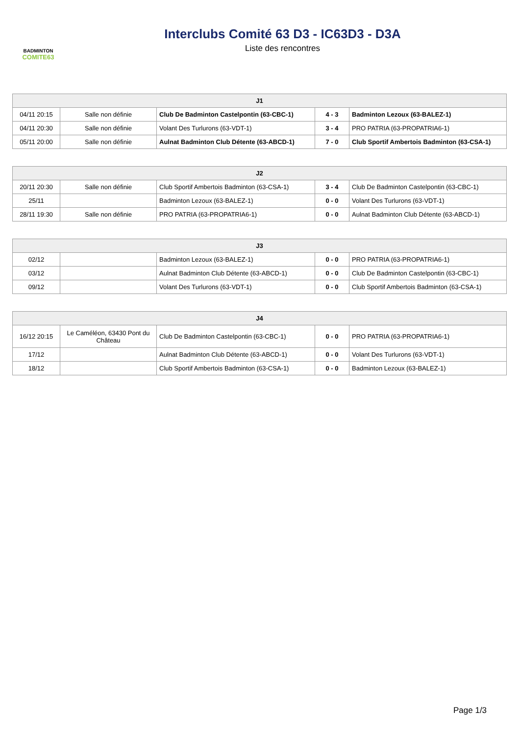BADMINTON
COMITE63
Interclubs Comité 63 D3 - IC63D3 - D3A
Liste des rencontres
| J1 | | | | |
| --- | --- | --- | --- | --- |
| 04/11 20:15 | Salle non définie | Club De Badminton Castelpontin (63-CBC-1) | 4 - 3 | Badminton Lezoux (63-BALEZ-1) |
| 04/11 20:30 | Salle non définie | Volant Des Turlurons (63-VDT-1) | 3 - 4 | PRO PATRIA (63-PROPATRIA6-1) |
| 05/11 20:00 | Salle non définie | Aulnat Badminton Club Détente (63-ABCD-1) | 7 - 0 | Club Sportif Ambertois Badminton (63-CSA-1) |
| J2 | | | | |
| --- | --- | --- | --- | --- |
| 20/11 20:30 | Salle non définie | Club Sportif Ambertois Badminton (63-CSA-1) | 3 - 4 | Club De Badminton Castelpontin (63-CBC-1) |
| 25/11 | | Badminton Lezoux (63-BALEZ-1) | 0 - 0 | Volant Des Turlurons (63-VDT-1) |
| 28/11 19:30 | Salle non définie | PRO PATRIA (63-PROPATRIA6-1) | 0 - 0 | Aulnat Badminton Club Détente (63-ABCD-1) |
| J3 | | | | |
| --- | --- | --- | --- | --- |
| 02/12 | | Badminton Lezoux (63-BALEZ-1) | 0 - 0 | PRO PATRIA (63-PROPATRIA6-1) |
| 03/12 | | Aulnat Badminton Club Détente (63-ABCD-1) | 0 - 0 | Club De Badminton Castelpontin (63-CBC-1) |
| 09/12 | | Volant Des Turlurons (63-VDT-1) | 0 - 0 | Club Sportif Ambertois Badminton (63-CSA-1) |
| J4 | | | | |
| --- | --- | --- | --- | --- |
| 16/12 20:15 | Le Caméléon, 63430 Pont du Château | Club De Badminton Castelpontin (63-CBC-1) | 0 - 0 | PRO PATRIA (63-PROPATRIA6-1) |
| 17/12 | | Aulnat Badminton Club Détente (63-ABCD-1) | 0 - 0 | Volant Des Turlurons (63-VDT-1) |
| 18/12 | | Club Sportif Ambertois Badminton (63-CSA-1) | 0 - 0 | Badminton Lezoux (63-BALEZ-1) |
Page 1/3